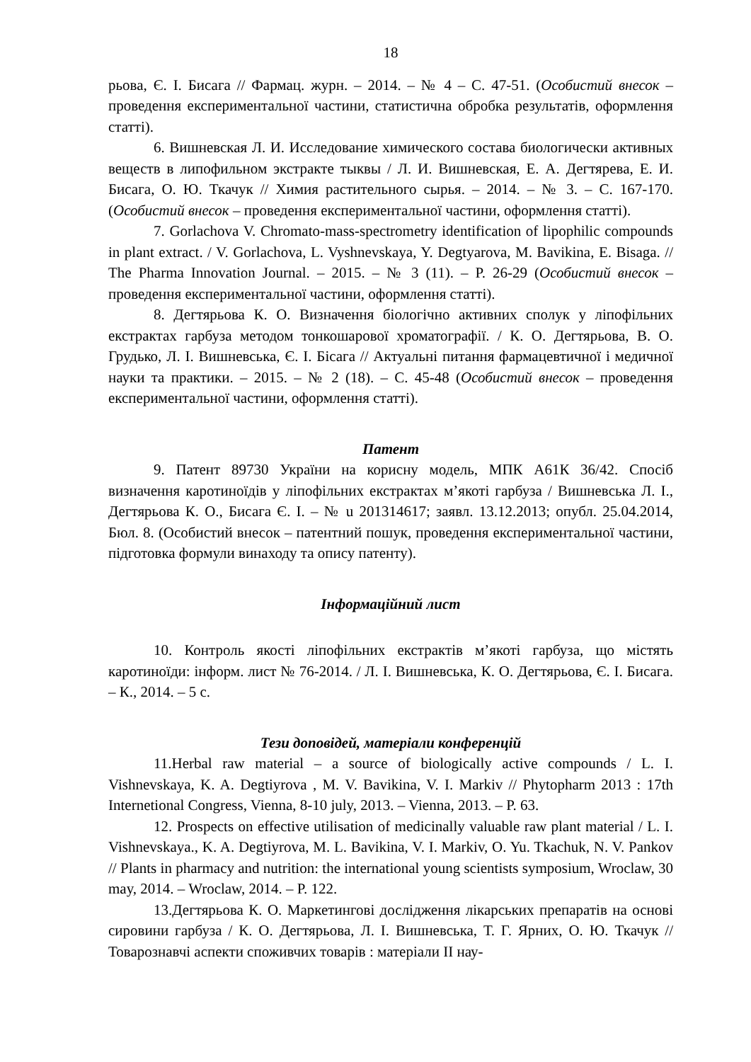18
рьова, Є. І. Бисага // Фармац. журн. – 2014. – № 4 – С. 47-51. (Особистий внесок – проведення експериментальної частини, статистична обробка результатів, оформлення статті).
6. Вишневская Л. И. Исследование химического состава биологически активных веществ в липофильном экстракте тыквы / Л. И. Вишневская, Е. А. Дегтярева, Е. И. Бисага, О. Ю. Ткачук // Химия растительного сырья. – 2014. – № 3. – С. 167-170. (Особистий внесок – проведення експериментальної частини, оформлення статті).
7. Gorlachova V. Chromato-mass-spectrometry identification of lipophilic compounds in plant extract. / V. Gorlachova, L. Vyshnevskaya, Y. Degtyarova, M. Bavikina, E. Bisaga. // The Pharma Innovation Journal. – 2015. – № 3 (11). – P. 26-29 (Особистий внесок – проведення експериментальної частини, оформлення статті).
8. Дегтярьова К. О. Визначення біологічно активних сполук у ліпофільних екстрактах гарбуза методом тонкошарової хроматографії. / К. О. Дегтярьова, В. О. Грудько, Л. І. Вишневська, Є. І. Бісага // Актуальні питання фармацевтичної і медичної науки та практики. – 2015. – № 2 (18). – С. 45-48 (Особистий внесок – проведення експериментальної частини, оформлення статті).
Патент
9. Патент 89730 України на корисну модель, МПК А61К 36/42. Спосіб визначення каротиноїдів у ліпофільних екстрактах м’якоті гарбуза / Вишневська Л. І., Дегтярьова К. О., Бисага Є. І. – № u 201314617; заявл. 13.12.2013; опубл. 25.04.2014, Бюл. 8. (Особистий внесок – патентний пошук, проведення експериментальної частини, підготовка формули винаходу та опису патенту).
Інформаційний лист
10. Контроль якості ліпофільних екстрактів м’якоті гарбуза, що містять каротиноїди: інформ. лист № 76-2014. / Л. І. Вишневська, К. О. Дегтярьова, Є. І. Бисага. – К., 2014. – 5 с.
Тези доповідей, матеріали конференцій
11.Herbal raw material – a source of biologically active compounds / L. I. Vishnevskaya, K. A. Degtiyrova , M. V. Bavikina, V. I. Markiv // Phytopharm 2013 : 17th Internetional Congress, Vienna, 8-10 july, 2013. – Vienna, 2013. – P. 63.
12. Prospects on effective utilisation of medicinally valuable raw plant material / L. I. Vishnevskaya., K. A. Degtiyrova, M. L. Bavikina, V. I. Markiv, O. Yu. Tkachuk, N. V. Pankov // Plants in pharmacy and nutrition: the international young scientists symposium, Wroclaw, 30 may, 2014. – Wroclaw, 2014. – P. 122.
13.Дегтярьова К. О. Маркетингові дослідження лікарських препаратів на основі сировини гарбуза / К. О. Дегтярьова, Л. І. Вишневська, Т. Г. Ярних, О. Ю. Ткачук // Товарознавчі аспекти споживчих товарів : матеріали ІІ нау-